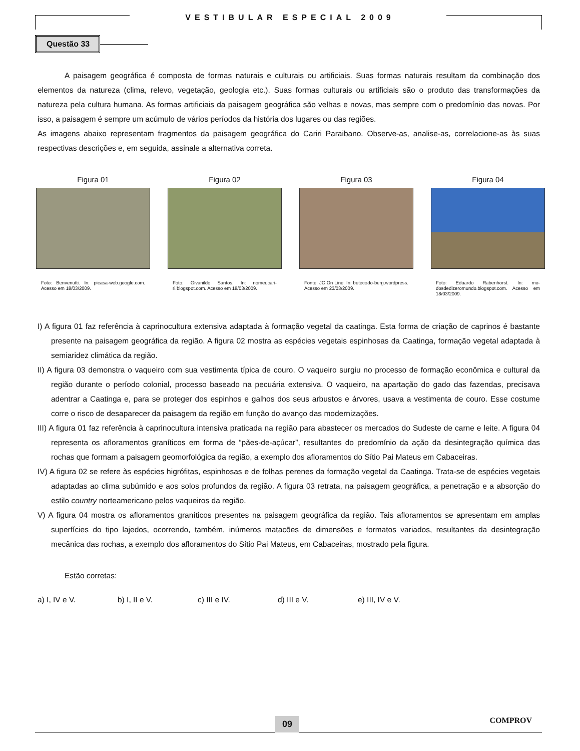VESTIBULAR ESPECIAL 2009
Questão 33
A paisagem geográfica é composta de formas naturais e culturais ou artificiais. Suas formas naturais resultam da combinação dos elementos da natureza (clima, relevo, vegetação, geologia etc.). Suas formas culturais ou artificiais são o produto das transformações da natureza pela cultura humana. As formas artificiais da paisagem geográfica são velhas e novas, mas sempre com o predomínio das novas. Por isso, a paisagem é sempre um acúmulo de vários períodos da história dos lugares ou das regiões.
As imagens abaixo representam fragmentos da paisagem geográfica do Cariri Paraibano. Observe-as, analise-as, correlacione-as às suas respectivas descrições e, em seguida, assinale a alternativa correta.
Figura 01
Foto: Benvenutti. In: picasa-web.google.com. Acesso em 18/03/2009.
Figura 02
Foto: Givanildo Santos. In: nomeucari-ri.blogspot.com. Acesso em 18/03/2009.
Figura 03
Fonte: JC On Line. In: butecodo-berg.wordpress. Acesso em 23/03/2009.
Figura 04
Foto: Eduardo Rabenhorst. In: mo-dosdedizeromundo.blogspot.com. Acesso em 18/03/2009.
I) A figura 01 faz referência à caprinocultura extensiva adaptada à formação vegetal da caatinga. Esta forma de criação de caprinos é bastante presente na paisagem geográfica da região. A figura 02 mostra as espécies vegetais espinhosas da Caatinga, formação vegetal adaptada à semiaridez climática da região.
II) A figura 03 demonstra o vaqueiro com sua vestimenta típica de couro. O vaqueiro surgiu no processo de formação econômica e cultural da região durante o período colonial, processo baseado na pecuária extensiva. O vaqueiro, na apartação do gado das fazendas, precisava adentrar a Caatinga e, para se proteger dos espinhos e galhos dos seus arbustos e árvores, usava a vestimenta de couro. Esse costume corre o risco de desaparecer da paisagem da região em função do avanço das modernizações.
III) A figura 01 faz referência à caprinocultura intensiva praticada na região para abastecer os mercados do Sudeste de carne e leite. A figura 04 representa os afloramentos graníticos em forma de “pães-de-açúcar”, resultantes do predomínio da ação da desintegração química das rochas que formam a paisagem geomorfológica da região, a exemplo dos afloramentos do Sítio Pai Mateus em Cabaceiras.
IV) A figura 02 se refere às espécies higrófitas, espinhosas e de folhas perenes da formação vegetal da Caatinga. Trata-se de espécies vegetais adaptadas ao clima subúmido e aos solos profundos da região. A figura 03 retrata, na paisagem geográfica, a penetração e a absorção do estilo country norteamericano pelos vaqueiros da região.
V) A figura 04 mostra os afloramentos graníticos presentes na paisagem geográfica da região. Tais afloramentos se apresentam em amplas superfícies do tipo lajedos, ocorrendo, também, inúmeros matacões de dimensões e formatos variados, resultantes da desintegração mecânica das rochas, a exemplo dos afloramentos do Sítio Pai Mateus, em Cabaceiras, mostrado pela figura.
Estão corretas:
a) I, IV e V. b) I, II e V. c) III e IV. d) III e V. e) III, IV e V.
09 COMPROV